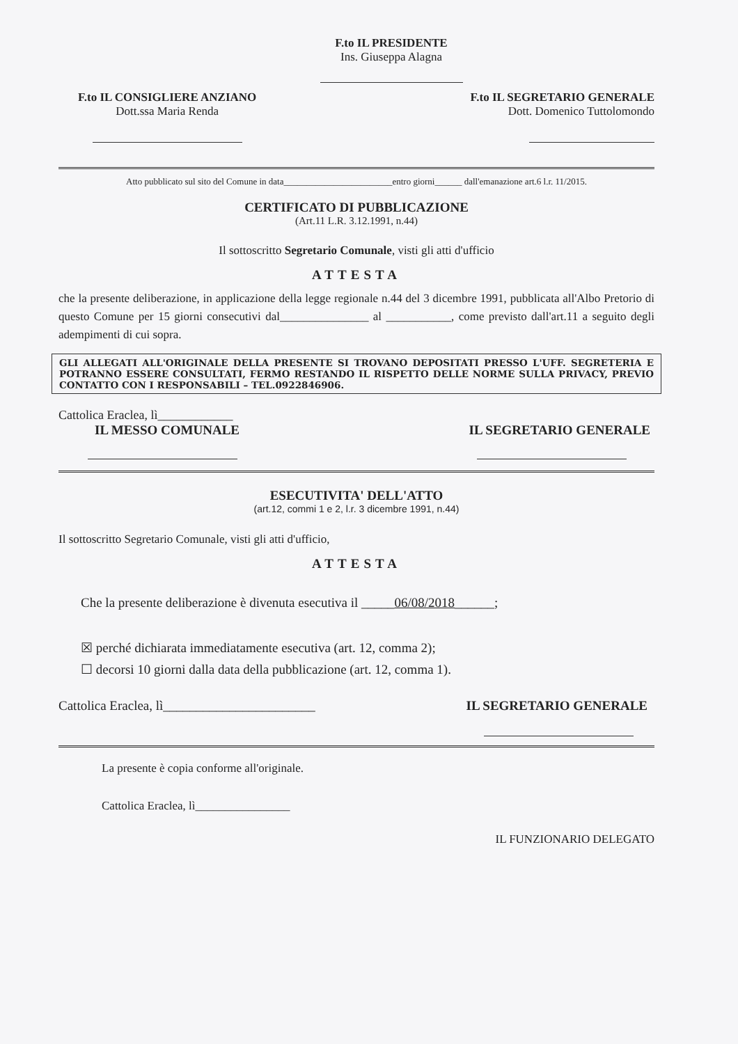F.to IL PRESIDENTE
Ins. Giuseppa Alagna
F.to IL CONSIGLIERE ANZIANO
Dott.ssa Maria Renda
F.to IL SEGRETARIO GENERALE
Dott. Domenico Tuttolomondo
Atto pubblicato sul sito del Comune in data________________________entro giorni______ dall'emanazione art.6 l.r. 11/2015.
CERTIFICATO DI PUBBLICAZIONE
(Art.11 L.R. 3.12.1991, n.44)
Il sottoscritto Segretario Comunale, visti gli atti d'ufficio
ATTESTA
che la presente deliberazione, in applicazione della legge regionale n.44 del 3 dicembre 1991, pubblicata all'Albo Pretorio di questo Comune per 15 giorni consecutivi dal_______________ al ___________, come previsto dall'art.11 a seguito degli adempimenti di cui sopra.
GLI ALLEGATI ALL'ORIGINALE DELLA PRESENTE SI TROVANO DEPOSITATI PRESSO L'UFF. SEGRETERIA E POTRANNO ESSERE CONSULTATI, FERMO RESTANDO IL RISPETTO DELLE NORME SULLA PRIVACY, PREVIO CONTATTO CON I RESPONSABILI – TEL.0922846906.
Cattolica Eraclea, lì____________
IL MESSO COMUNALE IL SEGRETARIO GENERALE
ESECUTIVITA' DELL'ATTO
(art.12, commi 1 e 2, l.r. 3 dicembre 1991, n.44)
Il sottoscritto Segretario Comunale, visti gli atti d'ufficio,
ATTESTA
Che la presente deliberazione è divenuta esecutiva il _____06/08/2018______;
☒ perché dichiarata immediatamente esecutiva (art. 12, comma 2);
☐ decorsi 10 giorni dalla data della pubblicazione (art. 12, comma 1).
Cattolica Eraclea, lì_______________________ IL SEGRETARIO GENERALE
La presente è copia conforme all'originale.
Cattolica Eraclea, lì________________
IL FUNZIONARIO DELEGATO